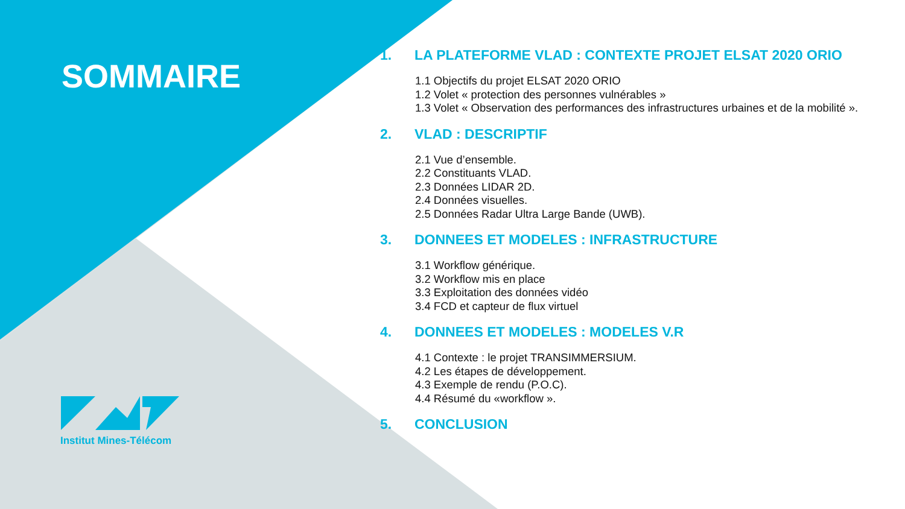SOMMAIRE
Institut Mines-Télécom
1. LA PLATEFORME VLAD : CONTEXTE PROJET ELSAT 2020 ORIO
1.1 Objectifs du projet ELSAT 2020 ORIO
1.2 Volet « protection des personnes vulnérables »
1.3 Volet « Observation des performances des infrastructures urbaines et de la mobilité ».
2. VLAD : DESCRIPTIF
2.1 Vue d’ensemble.
2.2 Constituants VLAD.
2.3 Données LIDAR 2D.
2.4 Données visuelles.
2.5 Données Radar Ultra Large Bande (UWB).
3. DONNEES ET MODELES : INFRASTRUCTURE
3.1 Workflow générique.
3.2 Workflow mis en place
3.3 Exploitation des données vidéo
3.4 FCD et capteur de flux virtuel
4. DONNEES ET MODELES : MODELES V.R
4.1 Contexte : le projet TRANSIMMERSIUM.
4.2 Les étapes de développement.
4.3 Exemple de rendu (P.O.C).
4.4 Résumé du «workflow ».
5. CONCLUSION